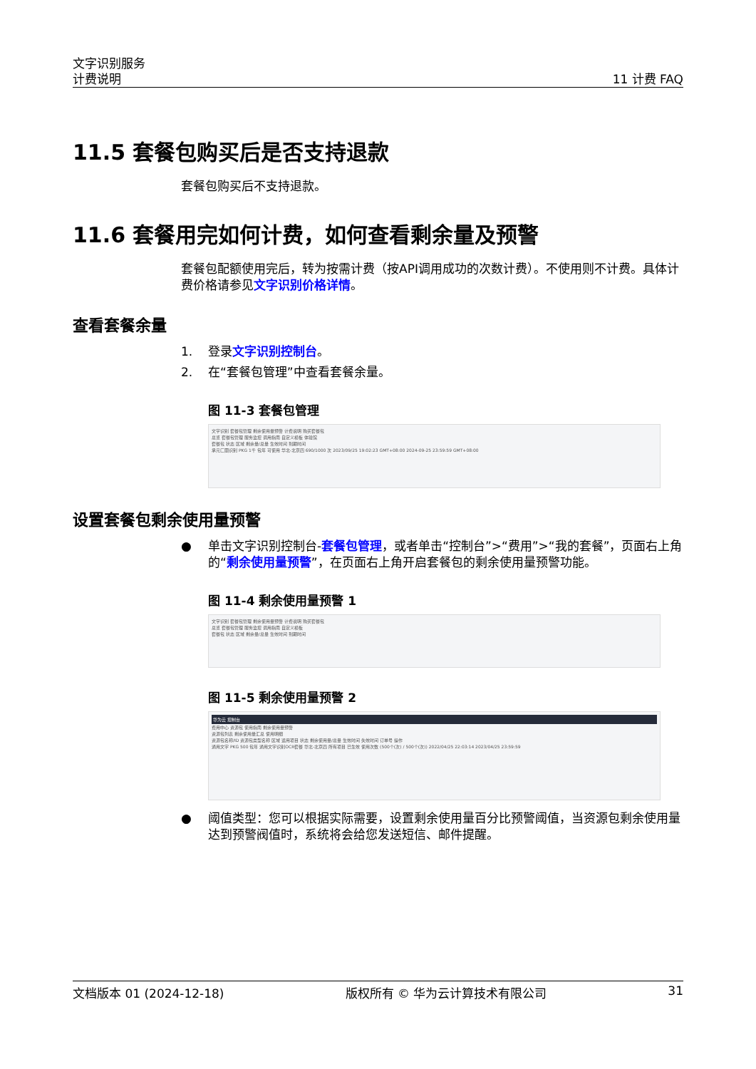文字识别服务
计费说明
11 计费 FAQ
11.5 套餐包购买后是否支持退款
套餐包购买后不支持退款。
11.6 套餐用完如何计费，如何查看剩余量及预警
套餐包配额使用完后，转为按需计费（按API调用成功的次数计费）。不使用则不计费。具体计费价格请参见文字识别价格详情。
查看套餐余量
1. 登录文字识别控制台。
2. 在“套餐包管理”中查看套餐余量。
图 11-3 套餐包管理
文字识别 套餐包管理 剩余使用量预警 计费说明 购买套餐包
总览 套餐包管理 服务监控 调用指南 自定义模板 体验馆
套餐包 状态 区域 剩余量/总量 生效时间 到期时间
承元匚圜识别 PKG 1千 包年 可使用 华北-北京四 690/1000 次 2023/09/25 19:02:23 GMT+08:00 2024-09-25 23:59:59 GMT+08:00
设置套餐包剩余使用量预警
● 单击文字识别控制台-套餐包管理，或者单击“控制台”>“费用”>“我的套餐”，页面右上角的“剩余使用量预警”，在页面右上角开启套餐包的剩余使用量预警功能。
图 11-4 剩余使用量预警 1
文字识别 套餐包管理 剩余使用量预警 计费说明 购买套餐包
总览 套餐包管理 服务监控 调用指南 自定义模板
套餐包 状态 区域 剩余量/总量 生效时间 到期时间
图 11-5 剩余使用量预警 2
华为云 控制台
费用中心 资源包 使用指南 剩余使用量预警
资源包列表 剩余使用量汇总 使用明细
资源包名称/ID 资源包类型名称 区域 适用项目 状态 剩余使用量/总量 生效时间 失效时间 订单号 操作
通用文字 PKG 500 包年 通用文字识别OCR套餐 华北-北京四 所有项目 已生效 使用次数 (500个(次) / 500个(次)) 2022/04/25 22:03:14 2023/04/25 23:59:59
● 阈值类型：您可以根据实际需要，设置剩余使用量百分比预警阈值，当资源包剩余使用量达到预警阀值时，系统将会给您发送短信、邮件提醒。
文档版本 01 (2024-12-18) 版权所有 © 华为云计算技术有限公司 31